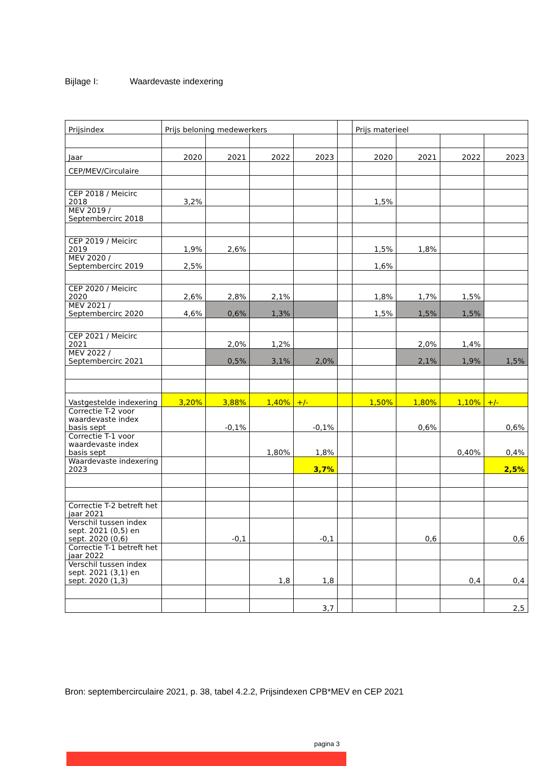Bijlage I: Waardevaste indexering
| Prijsindex | Prijs beloning medewerkers | | | | | Prijs materieel | | | |
| Jaar | 2020 | 2021 | 2022 | 2023 | | 2020 | 2021 | 2022 | 2023 |
| CEP/MEV/Circulaire | | | | | | | | | |
| CEP 2018 / Meicirc 2018 | 3,2% | | | | | 1,5% | | | |
| MEV 2019 / Septembercirc 2018 | | | | | | | | | |
| CEP 2019 / Meicirc 2019 | 1,9% | 2,6% | | | | 1,5% | 1,8% | | |
| MEV 2020 / Septembercirc 2019 | 2,5% | | | | | 1,6% | | | |
| CEP 2020 / Meicirc 2020 | 2,6% | 2,8% | 2,1% | | | 1,8% | 1,7% | 1,5% | |
| MEV 2021 / Septembercirc 2020 | 4,6% | 0,6% | 1,3% | | | 1,5% | 1,5% | 1,5% | |
| CEP 2021 / Meicirc 2021 | | 2,0% | 1,2% | | | | 2,0% | 1,4% | |
| MEV 2022 / Septembercirc 2021 | | 0,5% | 3,1% | 2,0% | | | 2,1% | 1,9% | 1,5% |
| Vastgestelde indexering | 3,20% | 3,88% | 1,40% | +/- | | 1,50% | 1,80% | 1,10% | +/- |
| Correctie T-2 voor waardevaste index basis sept | | -0,1% | | -0,1% | | | 0,6% | | 0,6% |
| Correctie T-1 voor waardevaste index basis sept | | | 1,80% | 1,8% | | | | 0,40% | 0,4% |
| Waardevaste indexering 2023 | | | | 3,7% | | | | | 2,5% |
| Correctie T-2 betreft het jaar 2021 | | | | | | | | | |
| Verschil tussen index sept. 2021 (0,5) en sept. 2020 (0,6) | | -0,1 | | -0,1 | | | 0,6 | | 0,6 |
| Correctie T-1 betreft het jaar 2022 | | | | | | | | | |
| Verschil tussen index sept. 2021 (3,1) en sept. 2020 (1,3) | | | 1,8 | 1,8 | | | | 0,4 | 0,4 |
| | | | | 3,7 | | | | | 2,5 |
Bron: septembercirculaire 2021, p. 38, tabel 4.2.2, Prijsindexen CPB*MEV en CEP 2021
pagina 3